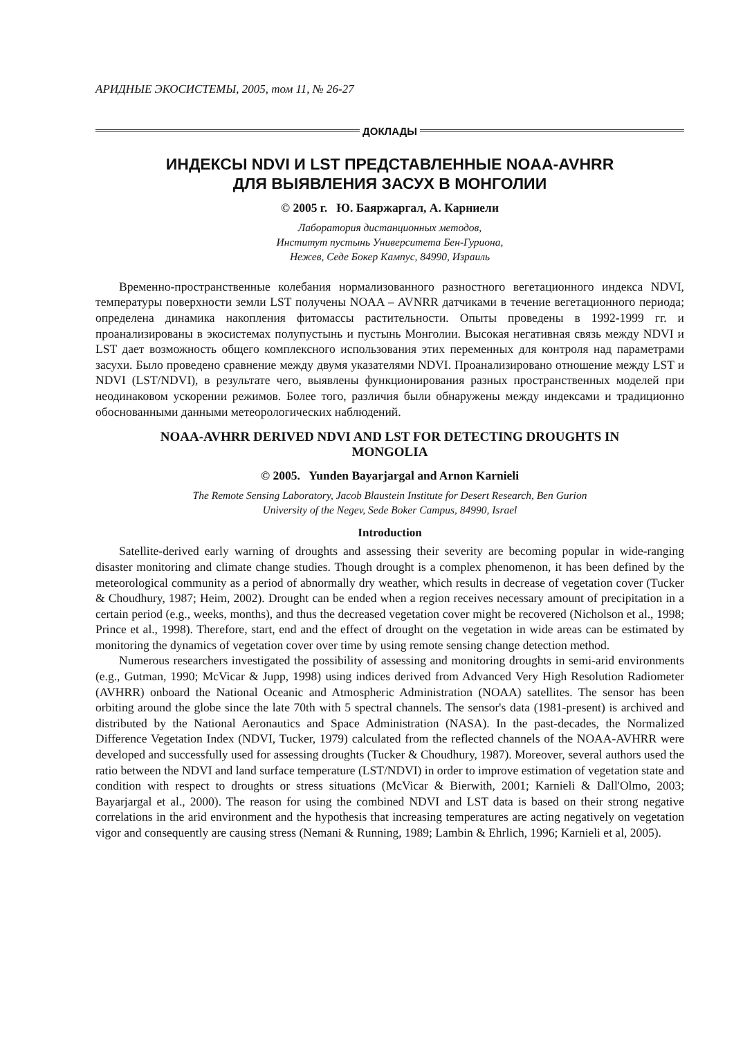АРИДНЫЕ ЭКОСИСТЕМЫ, 2005, том 11, № 26-27
ДОКЛАДЫ
ИНДЕКСЫ NDVI И LST ПРЕДСТАВЛЕННЫЕ NOAA-AVHRR
ДЛЯ ВЫЯВЛЕНИЯ ЗАСУХ В МОНГОЛИИ
© 2005 г. Ю. Баяржаргал, А. Карниели
Лаборатория дистанционных методов,
Институт пустынь Университета Бен-Гуриона,
Нежев, Седе Бокер Кампус, 84990, Израиль
Временно-пространственные колебания нормализованного разностного вегетационного индекса NDVI, температуры поверхности земли LST получены NOAA – AVNRR датчиками в течение вегетационного периода; определена динамика накопления фитомассы растительности. Опыты проведены в 1992-1999 гг. и проанализированы в экосистемах полупустынь и пустынь Монголии. Высокая негативная связь между NDVI и LST дает возможность общего комплексного использования этих переменных для контроля над параметрами засухи. Было проведено сравнение между двумя указателями NDVI. Проанализировано отношение между LST и NDVI (LST/NDVI), в результате чего, выявлены функционирования разных пространственных моделей при неодинаковом ускорении режимов. Более того, различия были обнаружены между индексами и традиционно обоснованными данными метеорологических наблюдений.
NOAA-AVHRR DERIVED NDVI AND LST FOR DETECTING DROUGHTS IN
MONGOLIA
© 2005. Yunden Bayarjargal and Arnon Karnieli
The Remote Sensing Laboratory, Jacob Blaustein Institute for Desert Research, Ben Gurion
University of the Negev, Sede Boker Campus, 84990, Israel
Introduction
Satellite-derived early warning of droughts and assessing their severity are becoming popular in wide-ranging disaster monitoring and climate change studies. Though drought is a complex phenomenon, it has been defined by the meteorological community as a period of abnormally dry weather, which results in decrease of vegetation cover (Tucker & Choudhury, 1987; Heim, 2002). Drought can be ended when a region receives necessary amount of precipitation in a certain period (e.g., weeks, months), and thus the decreased vegetation cover might be recovered (Nicholson et al., 1998; Prince et al., 1998). Therefore, start, end and the effect of drought on the vegetation in wide areas can be estimated by monitoring the dynamics of vegetation cover over time by using remote sensing change detection method.
Numerous researchers investigated the possibility of assessing and monitoring droughts in semi-arid environments (e.g., Gutman, 1990; McVicar & Jupp, 1998) using indices derived from Advanced Very High Resolution Radiometer (AVHRR) onboard the National Oceanic and Atmospheric Administration (NOAA) satellites. The sensor has been orbiting around the globe since the late 70th with 5 spectral channels. The sensor's data (1981-present) is archived and distributed by the National Aeronautics and Space Administration (NASA). In the past-decades, the Normalized Difference Vegetation Index (NDVI, Tucker, 1979) calculated from the reflected channels of the NOAA-AVHRR were developed and successfully used for assessing droughts (Tucker & Choudhury, 1987). Moreover, several authors used the ratio between the NDVI and land surface temperature (LST/NDVI) in order to improve estimation of vegetation state and condition with respect to droughts or stress situations (McVicar & Bierwith, 2001; Karnieli & Dall'Olmo, 2003; Bayarjargal et al., 2000). The reason for using the combined NDVI and LST data is based on their strong negative correlations in the arid environment and the hypothesis that increasing temperatures are acting negatively on vegetation vigor and consequently are causing stress (Nemani & Running, 1989; Lambin & Ehrlich, 1996; Karnieli et al, 2005).